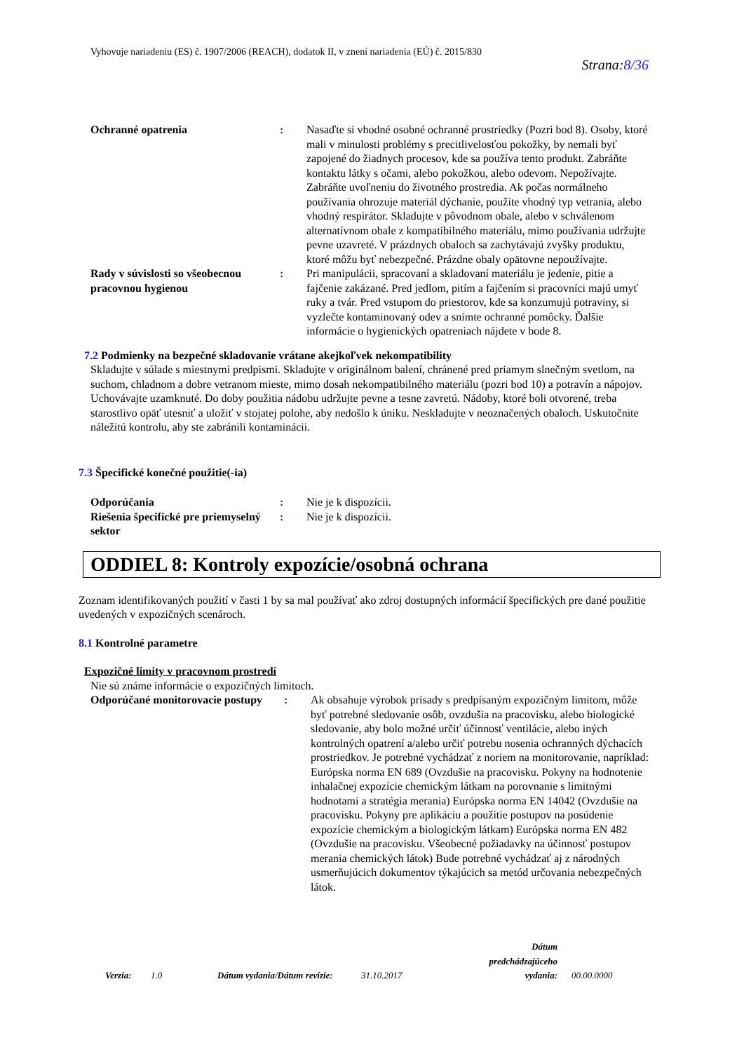Vyhovuje nariadeniu (ES) č. 1907/2006 (REACH), dodatok II, v znení nariadenia (EÚ) č. 2015/830
Strana:8/36
Ochranné opatrenia : Nasaďte si vhodné osobné ochranné prostriedky (Pozri bod 8). Osoby, ktoré mali v minulosti problémy s precitlivelosťou pokožky, by nemali byť zapojené do žiadnych procesov, kde sa používa tento produkt. Zabráňte kontaktu látky s očami, alebo pokožkou, alebo odevom. Nepožívajte. Zabráňte uvoľneniu do životného prostredia. Ak počas normálneho používania ohrozuje materiál dýchanie, použite vhodný typ vetrania, alebo vhodný respirátor. Skladujte v pôvodnom obale, alebo v schválenom alternatívnom obale z kompatibilného materiálu, mimo používania udržujte pevne uzavreté. V prázdnych obaloch sa zachytávajú zvyšky produktu, ktoré môžu byť nebezpečné. Prázdne obaly opätovne nepoužívajte.
Rady v súvislosti so všeobecnou pracovnou hygienou
: Pri manipulácii, spracovaní a skladovaní materiálu je jedenie, pitie a fajčenie zakázané. Pred jedlom, pitím a fajčením si pracovníci majú umyť ruky a tvár. Pred vstupom do priestorov, kde sa konzumujú potraviny, si vyzlečte kontaminovaný odev a snímte ochranné pomôcky. Ďalšie informácie o hygienických opatreniach nájdete v bode 8.
7.2 Podmienky na bezpečné skladovanie vrátane akejkoľvek nekompatibility
Skladujte v súlade s miestnymi predpismi. Skladujte v originálnom balení, chránené pred priamym slnečným svetlom, na suchom, chladnom a dobre vetranom mieste, mimo dosah nekompatibilného materiálu (pozri bod 10) a potravín a nápojov. Uchovávajte uzamknuté. Do doby použitia nádobu udržujte pevne a tesne zavretú. Nádoby, ktoré boli otvorené, treba starostlivo opäť utesniť a uložiť v stojatej polohe, aby nedošlo k úniku. Neskladujte v neoznačených obaloch. Uskutočnite náležitú kontrolu, aby ste zabránili kontaminácii.
7.3 Špecifické konečné použitie(-ia)
Odporúčania : Nie je k dispozícii.
Riešenia špecifické pre priemyselný sektor
: Nie je k dispozícii.
ODDIEL 8: Kontroly expozície/osobná ochrana
Zoznam identifikovaných použití v časti 1 by sa mal používať ako zdroj dostupných informácií špecifických pre dané použitie uvedených v expozičných scenároch.
8.1 Kontrolné parametre
Expozičné limity v pracovnom prostredí
Nie sú známe informácie o expozičných limitoch.
Odporúčané monitorovacie postupy
: Ak obsahuje výrobok prísady s predpísaným expozičným limitom, môže byť potrebné sledovanie osôb, ovzdušia na pracovisku, alebo biologické sledovanie, aby bolo možné určiť účinnosť ventilácie, alebo iných kontrolných opatrení a/alebo určiť potrebu nosenia ochranných dýchacích prostriedkov. Je potrebné vychádzať z noriem na monitorovanie, napríklad: Európska norma EN 689 (Ovzdušie na pracovisku. Pokyny na hodnotenie inhalačnej expozície chemickým látkam na porovnanie s limitnými hodnotami a stratégia merania) Európska norma EN 14042 (Ovzdušie na pracovisku. Pokyny pre aplikáciu a použitie postupov na posúdenie expozície chemickým a biologickým látkam) Európska norma EN 482 (Ovzdušie na pracovisku. Všeobecné požiadavky na účinnosť postupov merania chemických látok) Bude potrebné vychádzať aj z národných usmerňujúcich dokumentov týkajúcich sa metód určovania nebezpečných látok.
Verzia:
1.0
Dátum vydania/Dátum revízie:
31.10.2017
Dátum predchádzajúceho vydania:
00.00.0000